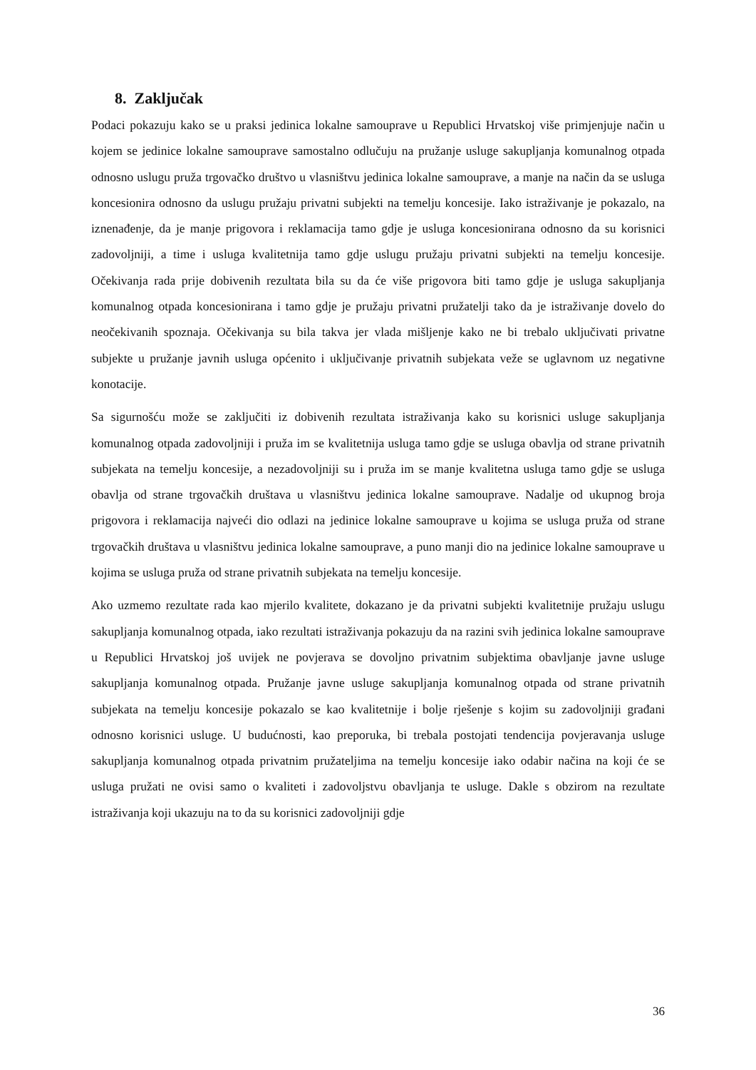8. Zaključak
Podaci pokazuju kako se u praksi jedinica lokalne samouprave u Republici Hrvatskoj više primjenjuje način u kojem se jedinice lokalne samouprave samostalno odlučuju na pružanje usluge sakupljanja komunalnog otpada odnosno uslugu pruža trgovačko društvo u vlasništvu jedinica lokalne samouprave, a manje na način da se usluga koncesionira odnosno da uslugu pružaju privatni subjekti na temelju koncesije. Iako istraživanje je pokazalo, na iznenađenje, da je manje prigovora i reklamacija tamo gdje je usluga koncesionirana odnosno da su korisnici zadovoljniji, a time i usluga kvalitetnija tamo gdje uslugu pružaju privatni subjekti na temelju koncesije. Očekivanja rada prije dobivenih rezultata bila su da će više prigovora biti tamo gdje je usluga sakupljanja komunalnog otpada koncesionirana i tamo gdje je pružaju privatni pružatelji tako da je istraživanje dovelo do neočekivanih spoznaja. Očekivanja su bila takva jer vlada mišljenje kako ne bi trebalo uključivati privatne subjekte u pružanje javnih usluga općenito i uključivanje privatnih subjekata veže se uglavnom uz negativne konotacije.
Sa sigurnošću može se zaključiti iz dobivenih rezultata istraživanja kako su korisnici usluge sakupljanja komunalnog otpada zadovoljniji i pruža im se kvalitetnija usluga tamo gdje se usluga obavlja od strane privatnih subjekata na temelju koncesije, a nezadovoljniji su i pruža im se manje kvalitetna usluga tamo gdje se usluga obavlja od strane trgovačkih društava u vlasništvu jedinica lokalne samouprave. Nadalje od ukupnog broja prigovora i reklamacija najveći dio odlazi na jedinice lokalne samouprave u kojima se usluga pruža od strane trgovačkih društava u vlasništvu jedinica lokalne samouprave, a puno manji dio na jedinice lokalne samouprave u kojima se usluga pruža od strane privatnih subjekata na temelju koncesije.
Ako uzmemo rezultate rada kao mjerilo kvalitete, dokazano je da privatni subjekti kvalitetnije pružaju uslugu sakupljanja komunalnog otpada, iako rezultati istraživanja pokazuju da na razini svih jedinica lokalne samouprave u Republici Hrvatskoj još uvijek ne povjerava se dovoljno privatnim subjektima obavljanje javne usluge sakupljanja komunalnog otpada. Pružanje javne usluge sakupljanja komunalnog otpada od strane privatnih subjekata na temelju koncesije pokazalo se kao kvalitetnije i bolje rješenje s kojim su zadovoljniji građani odnosno korisnici usluge. U budućnosti, kao preporuka, bi trebala postojati tendencija povjeravanja usluge sakupljanja komunalnog otpada privatnim pružateljima na temelju koncesije iako odabir načina na koji će se usluga pružati ne ovisi samo o kvaliteti i zadovoljstvu obavljanja te usluge. Dakle s obzirom na rezultate istraživanja koji ukazuju na to da su korisnici zadovoljniji gdje
36